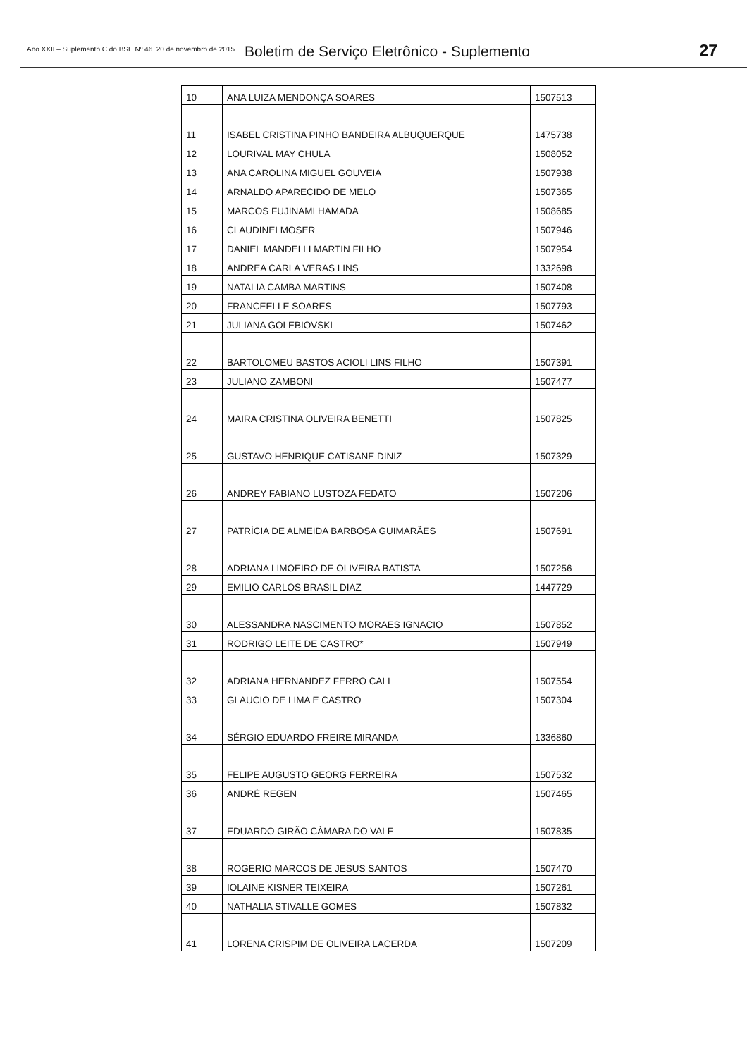Ano XXII – Suplemento C do BSE Nº 46. 20 de novembro de 2015 Boletim de Serviço Eletrônico - Suplemento 27
| 10 | ANA LUIZA MENDONÇA SOARES | 1507513 |
| 11 | ISABEL CRISTINA PINHO BANDEIRA ALBUQUERQUE | 1475738 |
| 12 | LOURIVAL MAY CHULA | 1508052 |
| 13 | ANA CAROLINA MIGUEL GOUVEIA | 1507938 |
| 14 | ARNALDO APARECIDO DE MELO | 1507365 |
| 15 | MARCOS FUJINAMI HAMADA | 1508685 |
| 16 | CLAUDINEI MOSER | 1507946 |
| 17 | DANIEL MANDELLI MARTIN FILHO | 1507954 |
| 18 | ANDREA CARLA VERAS LINS | 1332698 |
| 19 | NATALIA CAMBA MARTINS | 1507408 |
| 20 | FRANCEELLE SOARES | 1507793 |
| 21 | JULIANA GOLEBIOVSKI | 1507462 |
| 22 | BARTOLOMEU BASTOS ACIOLI LINS FILHO | 1507391 |
| 23 | JULIANO ZAMBONI | 1507477 |
| 24 | MAIRA CRISTINA OLIVEIRA BENETTI | 1507825 |
| 25 | GUSTAVO HENRIQUE CATISANE DINIZ | 1507329 |
| 26 | ANDREY FABIANO LUSTOZA FEDATO | 1507206 |
| 27 | PATRÍCIA DE ALMEIDA BARBOSA GUIMARÃES | 1507691 |
| 28 | ADRIANA LIMOEIRO DE OLIVEIRA BATISTA | 1507256 |
| 29 | EMILIO CARLOS BRASIL DIAZ | 1447729 |
| 30 | ALESSANDRA NASCIMENTO MORAES IGNACIO | 1507852 |
| 31 | RODRIGO LEITE DE CASTRO* | 1507949 |
| 32 | ADRIANA HERNANDEZ FERRO CALI | 1507554 |
| 33 | GLAUCIO DE LIMA E CASTRO | 1507304 |
| 34 | SÉRGIO EDUARDO FREIRE MIRANDA | 1336860 |
| 35 | FELIPE AUGUSTO GEORG FERREIRA | 1507532 |
| 36 | ANDRÉ REGEN | 1507465 |
| 37 | EDUARDO GIRÃO CÂMARA DO VALE | 1507835 |
| 38 | ROGERIO MARCOS DE JESUS SANTOS | 1507470 |
| 39 | IOLAINE KISNER TEIXEIRA | 1507261 |
| 40 | NATHALIA STIVALLE GOMES | 1507832 |
| 41 | LORENA CRISPIM DE OLIVEIRA LACERDA | 1507209 |